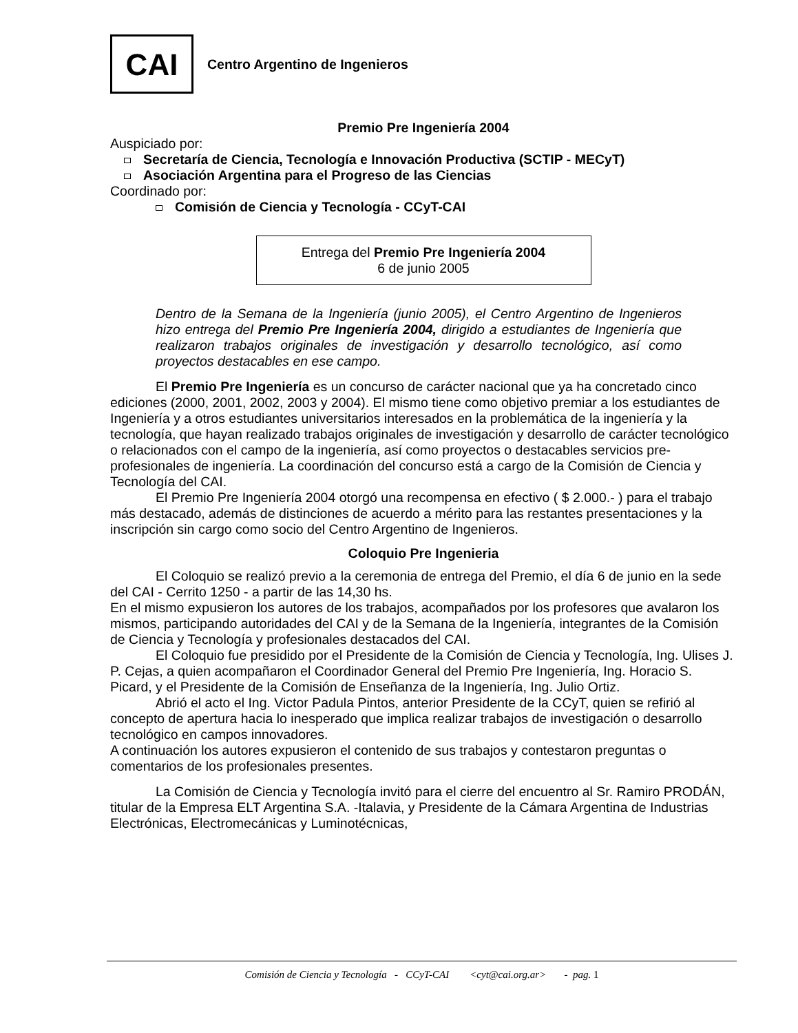CAI
Centro Argentino de Ingenieros
Premio Pre Ingeniería 2004
Auspiciado por:
Secretaría de Ciencia, Tecnología e Innovación Productiva (SCTIP - MECyT)
Asociación Argentina para el Progreso de las Ciencias
Coordinado por:
Comisión de Ciencia y Tecnología - CCyT-CAI
Entrega del Premio Pre Ingeniería 2004
6 de junio 2005
Dentro de la Semana de la Ingeniería (junio 2005), el Centro Argentino de Ingenieros hizo entrega del Premio Pre Ingeniería 2004, dirigido a estudiantes de Ingeniería que realizaron trabajos originales de investigación y desarrollo tecnológico, así como proyectos destacables en ese campo.
El Premio Pre Ingeniería es un concurso de carácter nacional que ya ha concretado cinco ediciones (2000, 2001, 2002, 2003 y 2004). El mismo tiene como objetivo premiar a los estudiantes de Ingeniería y a otros estudiantes universitarios interesados en la problemática de la ingeniería y la tecnología, que hayan realizado trabajos originales de investigación y desarrollo de carácter tecnológico o relacionados con el campo de la ingeniería, así como proyectos o destacables servicios pre-profesionales de ingeniería. La coordinación del concurso está a cargo de la Comisión de Ciencia y Tecnología del CAI.
El Premio Pre Ingeniería 2004 otorgó una recompensa en efectivo ( $ 2.000.- ) para el trabajo más destacado, además de distinciones de acuerdo a mérito para las restantes presentaciones y la inscripción sin cargo como socio del Centro Argentino de Ingenieros.
Coloquio Pre Ingenieria
El Coloquio se realizó previo a la ceremonia de entrega del Premio, el día 6 de junio en la sede del CAI - Cerrito 1250 - a partir de las 14,30 hs.
En el mismo expusieron los autores de los trabajos, acompañados por los profesores que avalaron los mismos, participando autoridades del CAI y de la Semana de la Ingeniería, integrantes de la Comisión de Ciencia y Tecnología y profesionales destacados del CAI.
El Coloquio fue presidido por el Presidente de la Comisión de Ciencia y Tecnología, Ing. Ulises J. P. Cejas, a quien acompañaron el Coordinador General del Premio Pre Ingeniería, Ing. Horacio S. Picard, y el Presidente de la Comisión de Enseñanza de la Ingeniería, Ing. Julio Ortiz.
Abrió el acto el Ing. Victor Padula Pintos, anterior Presidente de la CCyT, quien se refirió al concepto de apertura hacia lo inesperado que implica realizar trabajos de investigación o desarrollo tecnológico en campos innovadores.
A continuación los autores expusieron el contenido de sus trabajos y contestaron preguntas o comentarios de los profesionales presentes.
La Comisión de Ciencia y Tecnología invitó para el cierre del encuentro al Sr. Ramiro PRODÁN, titular de la Empresa ELT Argentina S.A. -Italavia, y Presidente de la Cámara Argentina de Industrias Electrónicas, Electromecánicas y Luminotécnicas,
Comisión de Ciencia y Tecnología - CCyT-CAI <cyt@cai.org.ar> - pag. 1